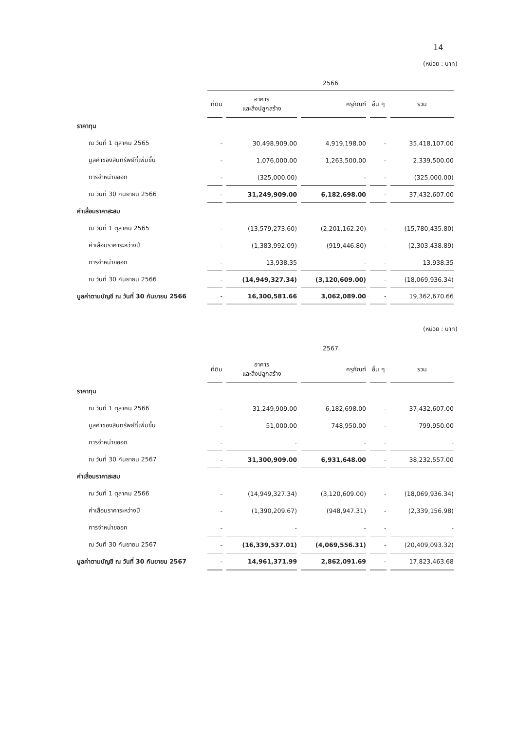14
(หน่วย : บาท)
| | 2566 | | | | |
| --- | --- | --- | --- | --- | --- |
| | ที่ดิน | อาคาร และสิ่งปลูกสร้าง | ครุภัณฑ์ | อื่น ๆ | รวม |
| ราคาทุน | | | | | |
| ณ วันที่ 1 ตุลาคม 2565 | - | 30,498,909.00 | 4,919,198.00 | - | 35,418,107.00 |
| มูลค่าของสินทรัพย์ที่เพิ่มขึ้น | - | 1,076,000.00 | 1,263,500.00 | - | 2,339,500.00 |
| การจำหน่ายออก | - | (325,000.00) | - | - | (325,000.00) |
| ณ วันที่ 30 กันยายน 2566 | - | 31,249,909.00 | 6,182,698.00 | - | 37,432,607.00 |
| ค่าเสื่อมราคาสะสม | | | | | |
| ณ วันที่ 1 ตุลาคม 2565 | - | (13,579,273.60) | (2,201,162.20) | - | (15,780,435.80) |
| ค่าเสื่อมราคาระหว่างปี | - | (1,383,992.09) | (919,446.80) | - | (2,303,438.89) |
| การจำหน่ายออก | - | 13,938.35 | - | - | 13,938.35 |
| ณ วันที่ 30 กันยายน 2566 | - | (14,949,327.34) | (3,120,609.00) | - | (18,069,936.34) |
| มูลค่าตามบัญชี ณ วันที่ 30 กันยายน 2566 | - | 16,300,581.66 | 3,062,089.00 | - | 19,362,670.66 |
(หน่วย : บาท)
| | 2567 | | | | |
| --- | --- | --- | --- | --- | --- |
| | ที่ดิน | อาคาร และสิ่งปลูกสร้าง | ครุภัณฑ์ | อื่น ๆ | รวม |
| ราคาทุน | | | | | |
| ณ วันที่ 1 ตุลาคม 2566 | - | 31,249,909.00 | 6,182,698.00 | - | 37,432,607.00 |
| มูลค่าของสินทรัพย์ที่เพิ่มขึ้น | - | 51,000.00 | 748,950.00 | - | 799,950.00 |
| การจำหน่ายออก | - | - | - | - | - |
| ณ วันที่ 30 กันยายน 2567 | - | 31,300,909.00 | 6,931,648.00 | - | 38,232,557.00 |
| ค่าเสื่อมราคาสะสม | | | | | |
| ณ วันที่ 1 ตุลาคม 2566 | - | (14,949,327.34) | (3,120,609.00) | - | (18,069,936.34) |
| ค่าเสื่อมราคาระหว่างปี | - | (1,390,209.67) | (948,947.31) | - | (2,339,156.98) |
| การจำหน่ายออก | - | - | - | - | - |
| ณ วันที่ 30 กันยายน 2567 | - | (16,339,537.01) | (4,069,556.31) | - | (20,409,093.32) |
| มูลค่าตามบัญชี ณ วันที่ 30 กันยายน 2567 | - | 14,961,371.99 | 2,862,091.69 | - | 17,823,463.68 |